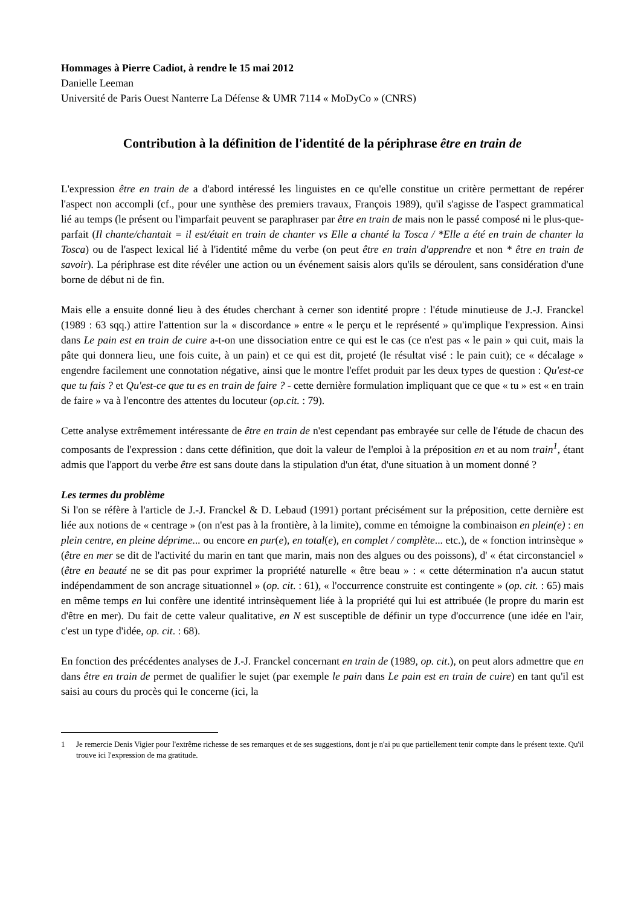Hommages à Pierre Cadiot, à rendre le 15 mai 2012
Danielle Leeman
Université de Paris Ouest Nanterre La Défense & UMR 7114 « MoDyCo » (CNRS)
Contribution à la définition de l'identité de la périphrase être en train de
L'expression être en train de a d'abord intéressé les linguistes en ce qu'elle constitue un critère permettant de repérer l'aspect non accompli (cf., pour une synthèse des premiers travaux, François 1989), qu'il s'agisse de l'aspect grammatical lié au temps (le présent ou l'imparfait peuvent se paraphraser par être en train de mais non le passé composé ni le plus-que-parfait (Il chante/chantait = il est/était en train de chanter vs Elle a chanté la Tosca / *Elle a été en train de chanter la Tosca) ou de l'aspect lexical lié à l'identité même du verbe (on peut être en train d'apprendre et non * être en train de savoir). La périphrase est dite révéler une action ou un événement saisis alors qu'ils se déroulent, sans considération d'une borne de début ni de fin.
Mais elle a ensuite donné lieu à des études cherchant à cerner son identité propre : l'étude minutieuse de J.-J. Franckel (1989 : 63 sqq.) attire l'attention sur la « discordance » entre « le perçu et le représenté » qu'implique l'expression. Ainsi dans Le pain est en train de cuire a-t-on une dissociation entre ce qui est le cas (ce n'est pas « le pain » qui cuit, mais la pâte qui donnera lieu, une fois cuite, à un pain) et ce qui est dit, projeté (le résultat visé : le pain cuit); ce « décalage » engendre facilement une connotation négative, ainsi que le montre l'effet produit par les deux types de question : Qu'est-ce que tu fais ? et Qu'est-ce que tu es en train de faire ? - cette dernière formulation impliquant que ce que « tu » est « en train de faire » va à l'encontre des attentes du locuteur (op.cit. : 79).
Cette analyse extrêmement intéressante de être en train de n'est cependant pas embrayée sur celle de l'étude de chacun des composants de l'expression : dans cette définition, que doit la valeur de l'emploi à la préposition en et au nom train<sup>1</sup>, étant admis que l'apport du verbe être est sans doute dans la stipulation d'un état, d'une situation à un moment donné ?
Les termes du problème
Si l'on se réfère à l'article de J.-J. Franckel & D. Lebaud (1991) portant précisément sur la préposition, cette dernière est liée aux notions de « centrage » (on n'est pas à la frontière, à la limite), comme en témoigne la combinaison en plein(e) : en plein centre, en pleine déprime... ou encore en pur(e), en total(e), en complet / complète... etc.), de « fonction intrinsèque » (être en mer se dit de l'activité du marin en tant que marin, mais non des algues ou des poissons), d' « état circonstanciel » (être en beauté ne se dit pas pour exprimer la propriété naturelle « être beau » : « cette détermination n'a aucun statut indépendamment de son ancrage situationnel » (op. cit. : 61), « l'occurrence construite est contingente » (op. cit. : 65) mais en même temps en lui confère une identité intrinsèquement liée à la propriété qui lui est attribuée (le propre du marin est d'être en mer). Du fait de cette valeur qualitative, en N est susceptible de définir un type d'occurrence (une idée en l'air, c'est un type d'idée, op. cit. : 68).
En fonction des précédentes analyses de J.-J. Franckel concernant en train de (1989, op. cit.), on peut alors admettre que en dans être en train de permet de qualifier le sujet (par exemple le pain dans Le pain est en train de cuire) en tant qu'il est saisi au cours du procès qui le concerne (ici, la
1 Je remercie Denis Vigier pour l'extrême richesse de ses remarques et de ses suggestions, dont je n'ai pu que partiellement tenir compte dans le présent texte. Qu'il trouve ici l'expression de ma gratitude.